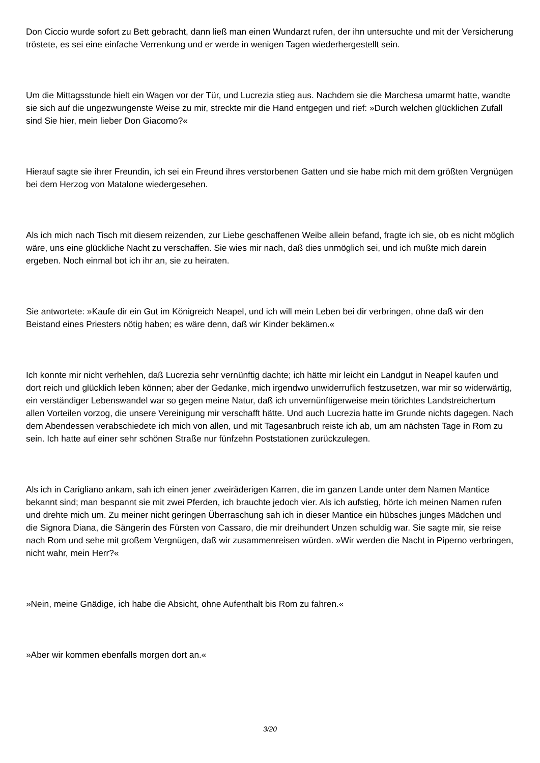Don Ciccio wurde sofort zu Bett gebracht, dann ließ man einen Wundarzt rufen, der ihn untersuchte und mit der Versicherung tröstete, es sei eine einfache Verrenkung und er werde in wenigen Tagen wiederhergestellt sein.
Um die Mittagsstunde hielt ein Wagen vor der Tür, und Lucrezia stieg aus. Nachdem sie die Marchesa umarmt hatte, wandte sie sich auf die ungezwungenste Weise zu mir, streckte mir die Hand entgegen und rief: »Durch welchen glücklichen Zufall sind Sie hier, mein lieber Don Giacomo?«
Hierauf sagte sie ihrer Freundin, ich sei ein Freund ihres verstorbenen Gatten und sie habe mich mit dem größten Vergnügen bei dem Herzog von Matalone wiedergesehen.
Als ich mich nach Tisch mit diesem reizenden, zur Liebe geschaffenen Weibe allein befand, fragte ich sie, ob es nicht möglich wäre, uns eine glückliche Nacht zu verschaffen. Sie wies mir nach, daß dies unmöglich sei, und ich mußte mich darein ergeben. Noch einmal bot ich ihr an, sie zu heiraten.
Sie antwortete: »Kaufe dir ein Gut im Königreich Neapel, und ich will mein Leben bei dir verbringen, ohne daß wir den Beistand eines Priesters nötig haben; es wäre denn, daß wir Kinder bekämen.«
Ich konnte mir nicht verhehlen, daß Lucrezia sehr vernünftig dachte; ich hätte mir leicht ein Landgut in Neapel kaufen und dort reich und glücklich leben können; aber der Gedanke, mich irgendwo unwiderruflich festzusetzen, war mir so widerwärtig, ein verständiger Lebenswandel war so gegen meine Natur, daß ich unvernünftigerweise mein törichtes Landstreichertum allen Vorteilen vorzog, die unsere Vereinigung mir verschafft hätte. Und auch Lucrezia hatte im Grunde nichts dagegen. Nach dem Abendessen verabschiedete ich mich von allen, und mit Tagesanbruch reiste ich ab, um am nächsten Tage in Rom zu sein. Ich hatte auf einer sehr schönen Straße nur fünfzehn Poststationen zurückzulegen.
Als ich in Carigliano ankam, sah ich einen jener zweiräderigen Karren, die im ganzen Lande unter dem Namen Mantice bekannt sind; man bespannt sie mit zwei Pferden, ich brauchte jedoch vier. Als ich aufstieg, hörte ich meinen Namen rufen und drehte mich um. Zu meiner nicht geringen Überraschung sah ich in dieser Mantice ein hübsches junges Mädchen und die Signora Diana, die Sängerin des Fürsten von Cassaro, die mir dreihundert Unzen schuldig war. Sie sagte mir, sie reise nach Rom und sehe mit großem Vergnügen, daß wir zusammenreisen würden. »Wir werden die Nacht in Piperno verbringen, nicht wahr, mein Herr?«
»Nein, meine Gnädige, ich habe die Absicht, ohne Aufenthalt bis Rom zu fahren.«
»Aber wir kommen ebenfalls morgen dort an.«
3/20